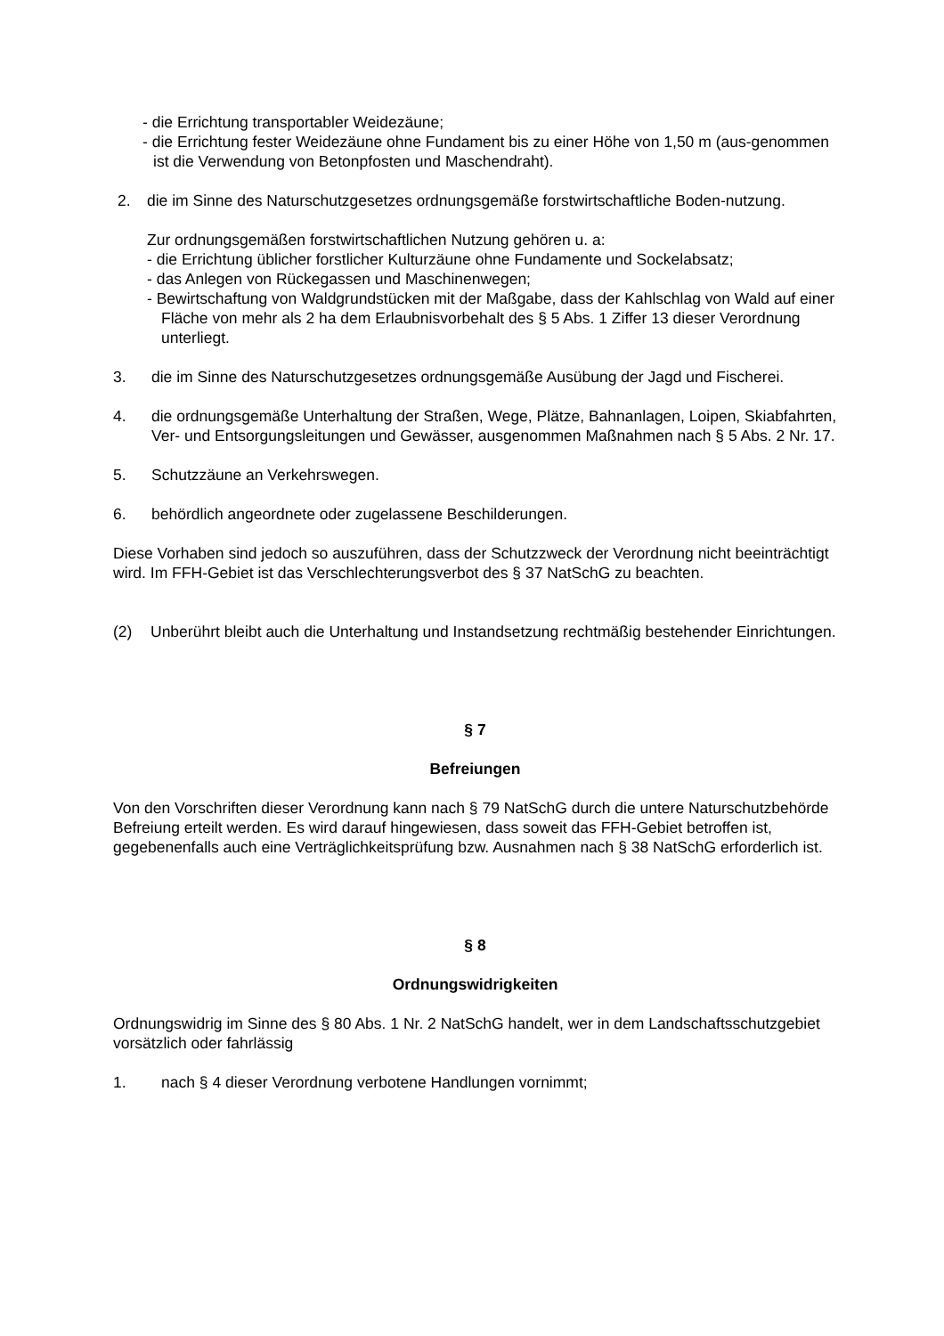- die Errichtung transportabler Weidezäune;
- die Errichtung fester Weidezäune ohne Fundament bis zu einer Höhe von 1,50 m (aus-genommen ist die Verwendung von Betonpfosten und Maschendraht).
2. die im Sinne des Naturschutzgesetzes ordnungsgemäße forstwirtschaftliche Boden-nutzung.
Zur ordnungsgemäßen forstwirtschaftlichen Nutzung gehören u. a:
- die Errichtung üblicher forstlicher Kulturzäune ohne Fundamente und Sockelabsatz;
- das Anlegen von Rückegassen und Maschinenwegen;
- Bewirtschaftung von Waldgrundstücken mit der Maßgabe, dass der Kahlschlag von Wald auf einer Fläche von mehr als 2 ha dem Erlaubnisvorbehalt des § 5 Abs. 1 Ziffer 13 dieser Verordnung unterliegt.
3. die im Sinne des Naturschutzgesetzes ordnungsgemäße Ausübung der Jagd und Fischerei.
4. die ordnungsgemäße Unterhaltung der Straßen, Wege, Plätze, Bahnanlagen, Loipen, Skiabfahrten, Ver- und Entsorgungsleitungen und Gewässer, ausgenommen Maßnahmen nach § 5 Abs. 2 Nr. 17.
5. Schutzzäune an Verkehrswegen.
6. behördlich angeordnete oder zugelassene Beschilderungen.
Diese Vorhaben sind jedoch so auszuführen, dass der Schutzzweck der Verordnung nicht beeinträchtigt wird. Im FFH-Gebiet ist das Verschlechterungsverbot des § 37 NatSchG zu beachten.
(2) Unberührt bleibt auch die Unterhaltung und Instandsetzung rechtmäßig bestehender Einrichtungen.
§ 7
Befreiungen
Von den Vorschriften dieser Verordnung kann nach § 79 NatSchG durch die untere Naturschutzbehörde Befreiung erteilt werden. Es wird darauf hingewiesen, dass soweit das FFH-Gebiet betroffen ist, gegebenenfalls auch eine Verträglichkeitsprüfung bzw. Ausnahmen nach § 38 NatSchG erforderlich ist.
§ 8
Ordnungswidrigkeiten
Ordnungswidrig im Sinne des § 80 Abs. 1 Nr. 2 NatSchG handelt, wer in dem Landschaftsschutzgebiet vorsätzlich oder fahrlässig
1. nach § 4 dieser Verordnung verbotene Handlungen vornimmt;